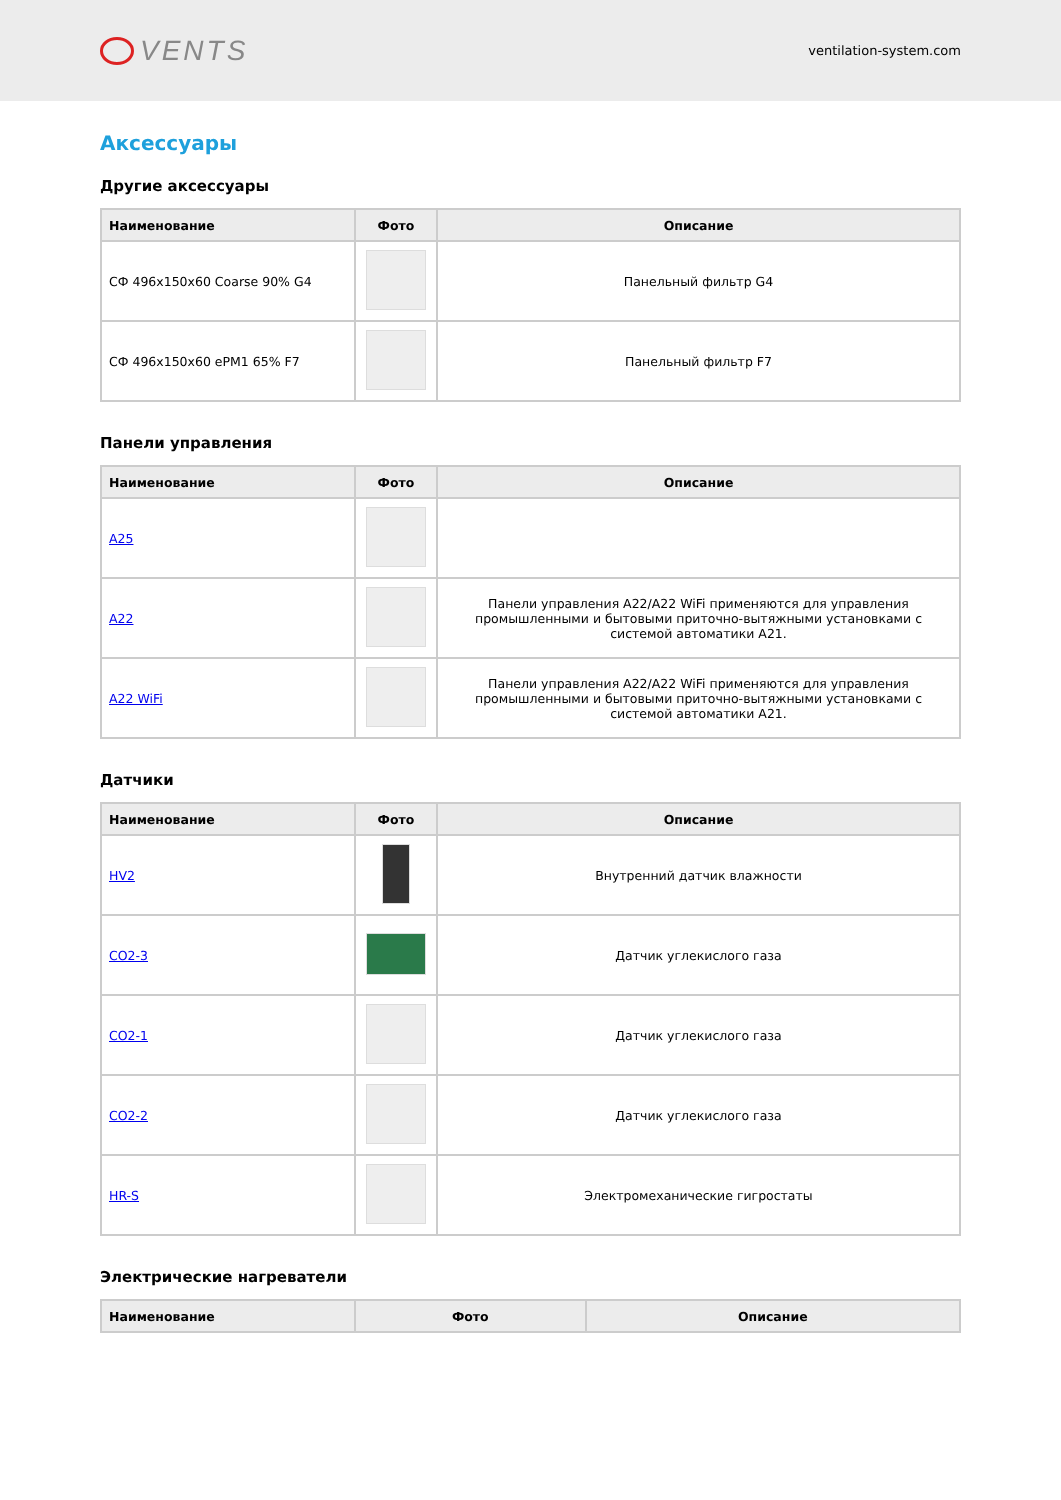VENTS
ventilation-system.com
Аксессуары
Другие аксессуары
| Наименование | Фото | Описание |
| --- | --- | --- |
| СФ 496x150x60 Coarse 90% G4 | | Панельный фильтр G4 |
| СФ 496x150x60 ePM1 65% F7 | | Панельный фильтр F7 |
Панели управления
| Наименование | Фото | Описание |
| --- | --- | --- |
| A25 | | |
| A22 | | Панели управления A22/A22 WiFi применяются для управления промышленными и бытовыми приточно-вытяжными установками с системой автоматики A21. |
| A22 WiFi | | Панели управления A22/A22 WiFi применяются для управления промышленными и бытовыми приточно-вытяжными установками с системой автоматики A21. |
Датчики
| Наименование | Фото | Описание |
| --- | --- | --- |
| HV2 | | Внутренний датчик влажности |
| CO2-3 | | Датчик углекислого газа |
| CO2-1 | | Датчик углекислого газа |
| CO2-2 | | Датчик углекислого газа |
| HR-S | | Электромеханические гигростаты |
Электрические нагреватели
| Наименование | Фото | Описание |
| --- | --- | --- |